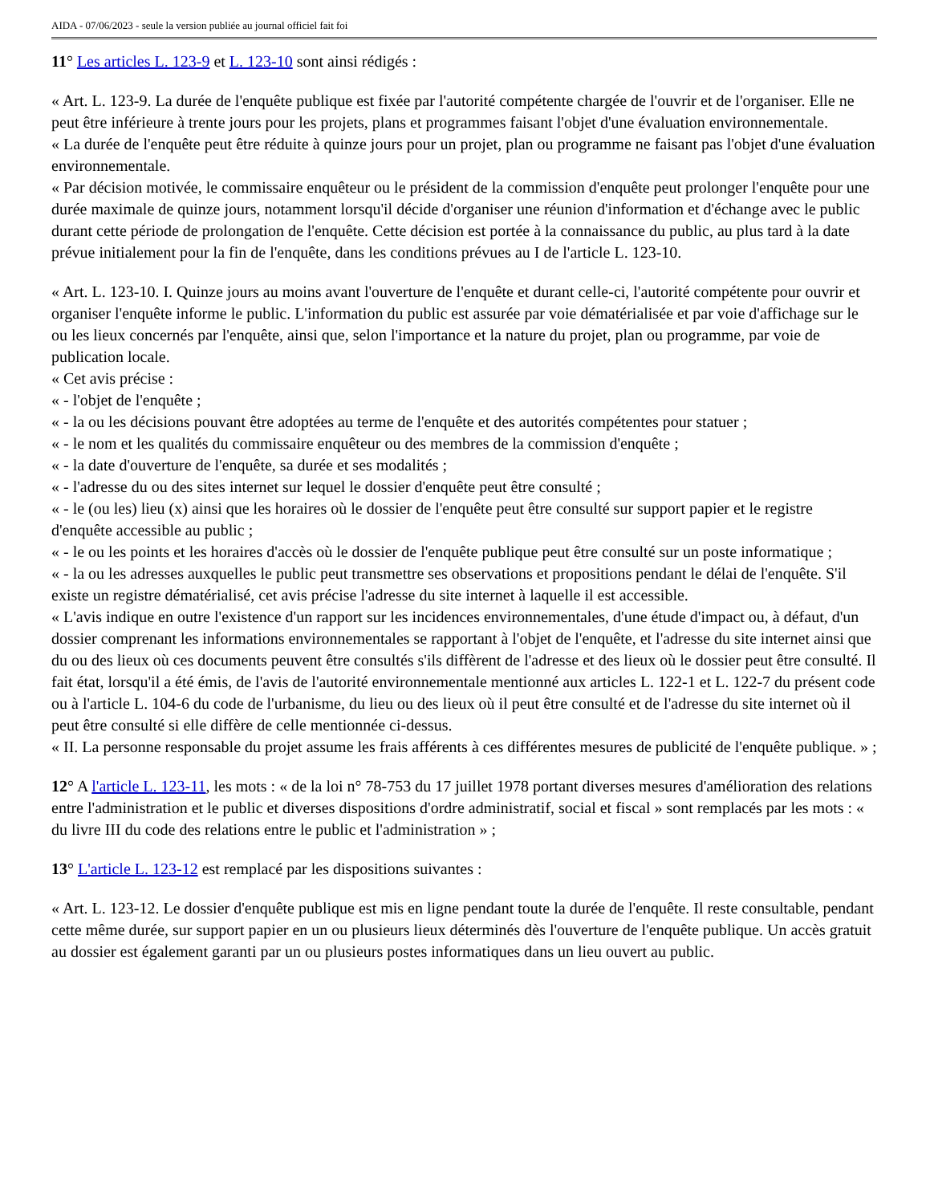AIDA - 07/06/2023 - seule la version publiée au journal officiel fait foi
11° Les articles L. 123-9 et L. 123-10 sont ainsi rédigés :
« Art. L. 123-9. La durée de l'enquête publique est fixée par l'autorité compétente chargée de l'ouvrir et de l'organiser. Elle ne peut être inférieure à trente jours pour les projets, plans et programmes faisant l'objet d'une évaluation environnementale.
« La durée de l'enquête peut être réduite à quinze jours pour un projet, plan ou programme ne faisant pas l'objet d'une évaluation environnementale.
« Par décision motivée, le commissaire enquêteur ou le président de la commission d'enquête peut prolonger l'enquête pour une durée maximale de quinze jours, notamment lorsqu'il décide d'organiser une réunion d'information et d'échange avec le public durant cette période de prolongation de l'enquête. Cette décision est portée à la connaissance du public, au plus tard à la date prévue initialement pour la fin de l'enquête, dans les conditions prévues au I de l'article L. 123-10.
« Art. L. 123-10. I. Quinze jours au moins avant l'ouverture de l'enquête et durant celle-ci, l'autorité compétente pour ouvrir et organiser l'enquête informe le public. L'information du public est assurée par voie dématérialisée et par voie d'affichage sur le ou les lieux concernés par l'enquête, ainsi que, selon l'importance et la nature du projet, plan ou programme, par voie de publication locale.
« Cet avis précise :
« - l'objet de l'enquête ;
« - la ou les décisions pouvant être adoptées au terme de l'enquête et des autorités compétentes pour statuer ;
« - le nom et les qualités du commissaire enquêteur ou des membres de la commission d'enquête ;
« - la date d'ouverture de l'enquête, sa durée et ses modalités ;
« - l'adresse du ou des sites internet sur lequel le dossier d'enquête peut être consulté ;
« - le (ou les) lieu (x) ainsi que les horaires où le dossier de l'enquête peut être consulté sur support papier et le registre d'enquête accessible au public ;
« - le ou les points et les horaires d'accès où le dossier de l'enquête publique peut être consulté sur un poste informatique ;
« - la ou les adresses auxquelles le public peut transmettre ses observations et propositions pendant le délai de l'enquête. S'il existe un registre dématérialisé, cet avis précise l'adresse du site internet à laquelle il est accessible.
« L'avis indique en outre l'existence d'un rapport sur les incidences environnementales, d'une étude d'impact ou, à défaut, d'un dossier comprenant les informations environnementales se rapportant à l'objet de l'enquête, et l'adresse du site internet ainsi que du ou des lieux où ces documents peuvent être consultés s'ils diffèrent de l'adresse et des lieux où le dossier peut être consulté. Il fait état, lorsqu'il a été émis, de l'avis de l'autorité environnementale mentionné aux articles L. 122-1 et L. 122-7 du présent code ou à l'article L. 104-6 du code de l'urbanisme, du lieu ou des lieux où il peut être consulté et de l'adresse du site internet où il peut être consulté si elle diffère de celle mentionnée ci-dessus.
« II. La personne responsable du projet assume les frais afférents à ces différentes mesures de publicité de l'enquête publique. » ;
12° A l'article L. 123-11, les mots : « de la loi n° 78-753 du 17 juillet 1978 portant diverses mesures d'amélioration des relations entre l'administration et le public et diverses dispositions d'ordre administratif, social et fiscal » sont remplacés par les mots : « du livre III du code des relations entre le public et l'administration » ;
13° L'article L. 123-12 est remplacé par les dispositions suivantes :
« Art. L. 123-12. Le dossier d'enquête publique est mis en ligne pendant toute la durée de l'enquête. Il reste consultable, pendant cette même durée, sur support papier en un ou plusieurs lieux déterminés dès l'ouverture de l'enquête publique. Un accès gratuit au dossier est également garanti par un ou plusieurs postes informatiques dans un lieu ouvert au public.